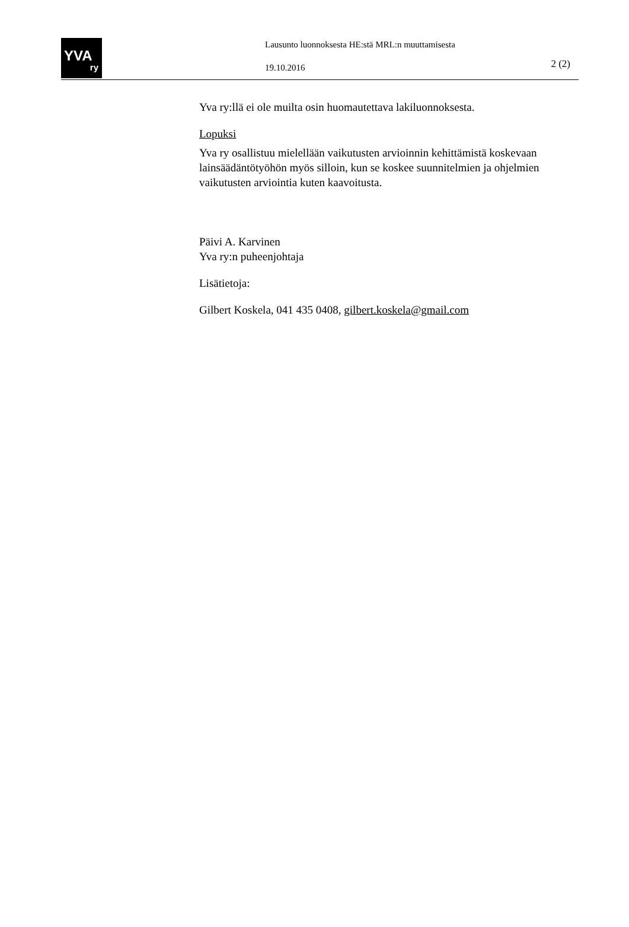YVA
ry
Lausunto luonnoksesta HE:stä MRL:n muuttamisesta
19.10.2016
2 (2)
Yva ry:llä ei ole muilta osin huomautettava lakiluonnoksesta.
Lopuksi
Yva ry osallistuu mielellään vaikutusten arvioinnin kehittämistä koskevaan lainsäädäntötyöhön myös silloin, kun se koskee suunnitelmien ja ohjelmien vaikutusten arviointia kuten kaavoitusta.
Päivi A. Karvinen
Yva ry:n puheenjohtaja
Lisätietoja:
Gilbert Koskela, 041 435 0408, gilbert.koskela@gmail.com